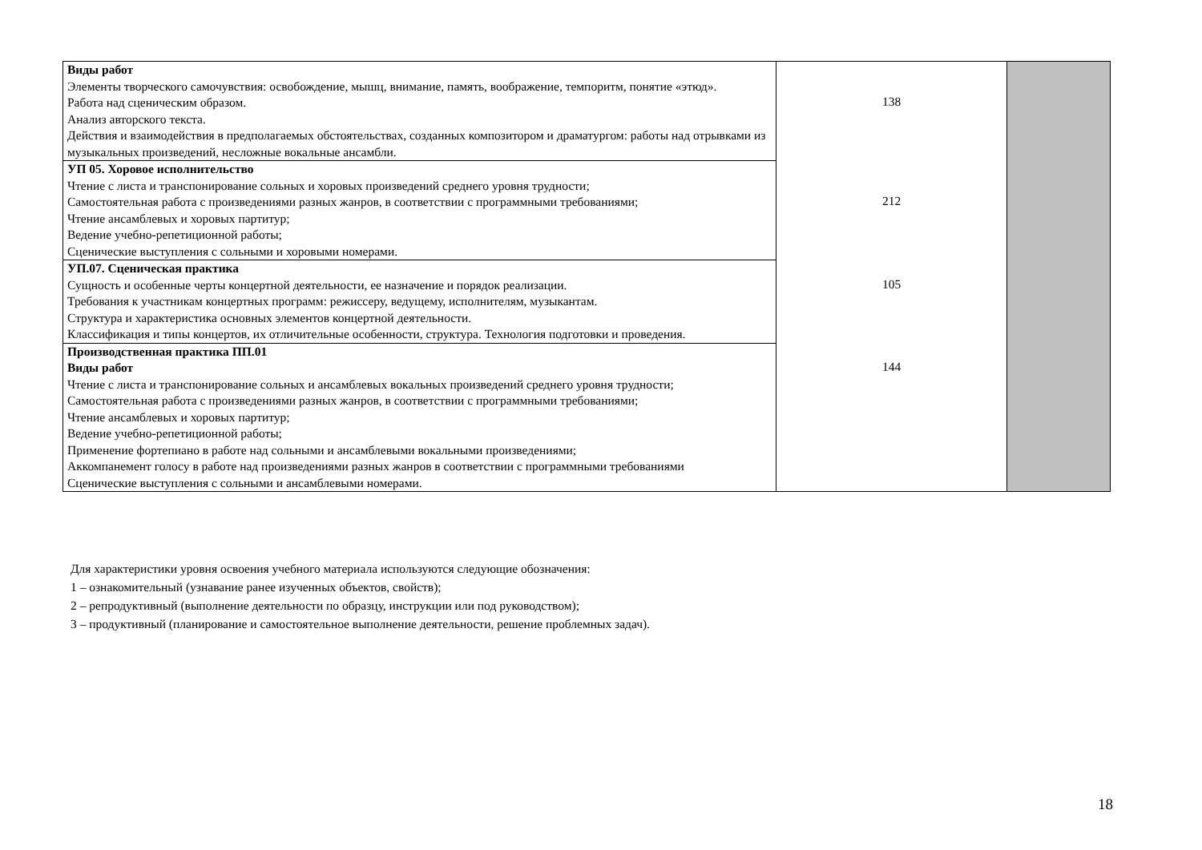| Виды работ Элементы творческого самочувствия: освобождение, мышц, внимание, память, воображение, темпоритм, понятие «этюд». Работа над сценическим образом. Анализ авторского текста. Действия и взаимодействия в предполагаемых обстоятельствах, созданных композитором и драматургом: работы над отрывками из музыкальных произведений, несложные вокальные ансамбли. | 138 | |
| УП 05. Хоровое исполнительство Чтение с листа и транспонирование сольных и хоровых произведений среднего уровня трудности; Самостоятельная работа с произведениями разных жанров, в соответствии с программными требованиями; Чтение ансамблевых и хоровых партитур; Ведение учебно-репетиционной работы; Сценические выступления с сольными и хоровыми номерами. | 212 | |
| УП.07. Сценическая практика Сущность и особенные черты концертной деятельности, ее назначение и порядок реализации. Требования к участникам концертных программ: режиссеру, ведущему, исполнителям, музыкантам. Структура и характеристика основных элементов концертной деятельности. Классификация и типы концертов, их отличительные особенности, структура. Технология подготовки и проведения. | 105 | |
| Производственная практика ПП.01 Виды работ Чтение с листа и транспонирование сольных и ансамблевых вокальных произведений среднего уровня трудности; Самостоятельная работа с произведениями разных жанров, в соответствии с программными требованиями; Чтение ансамблевых и хоровых партитур; Ведение учебно-репетиционной работы; Применение фортепиано в работе над сольными и ансамблевыми вокальными произведениями; Аккомпанемент голосу в работе над произведениями разных жанров в соответствии с программными требованиями Сценические выступления с сольными и ансамблевыми номерами. | 144 | |
Для характеристики уровня освоения учебного материала используются следующие обозначения:
1 – ознакомительный (узнавание ранее изученных объектов, свойств);
2 – репродуктивный (выполнение деятельности по образцу, инструкции или под руководством);
3 – продуктивный (планирование и самостоятельное выполнение деятельности, решение проблемных задач).
18